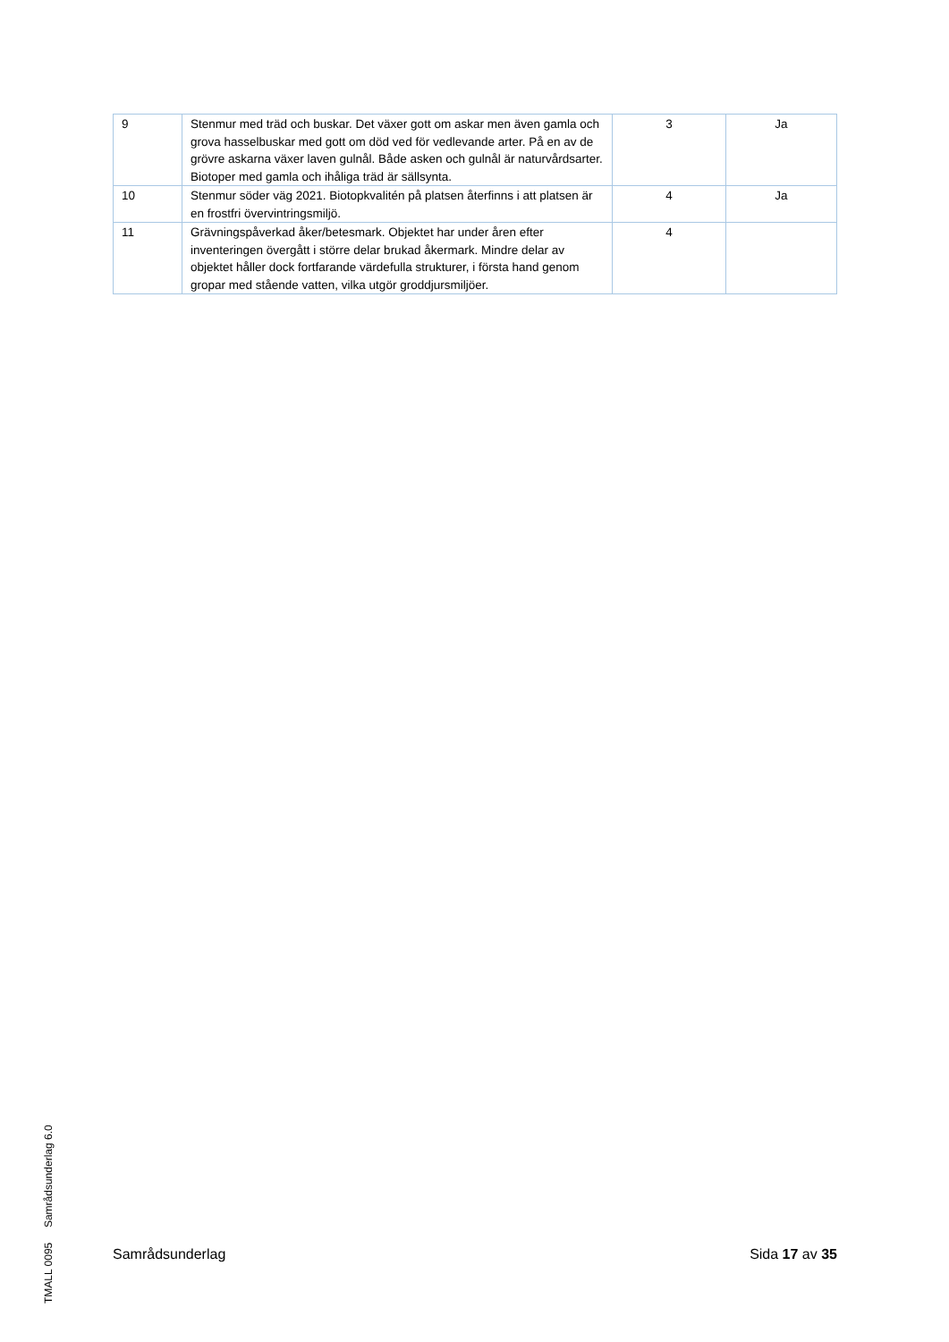| 9 | Stenmur med träd och buskar. Det växer gott om askar men även gamla och grova hasselbuskar med gott om död ved för vedlevande arter. På en av de grövre askarna växer laven gulnål. Både asken och gulnål är naturvårdsarter. Biotoper med gamla och ihåliga träd är sällsynta. | 3 | Ja |
| 10 | Stenmur söder väg 2021. Biotopkvalitén på platsen återfinns i att platsen är en frostfri övervintringsmiljö. | 4 | Ja |
| 11 | Grävningspåverkad åker/betesmark. Objektet har under åren efter inventeringen övergått i större delar brukad åkermark. Mindre delar av objektet håller dock fortfarande värdefulla strukturer, i första hand genom gropar med stående vatten, vilka utgör groddjursmiljöer. | 4 | |
TMALL 0095 Samrådsunderlag 6.0
Samrådsunderlag Sida 17 av 35